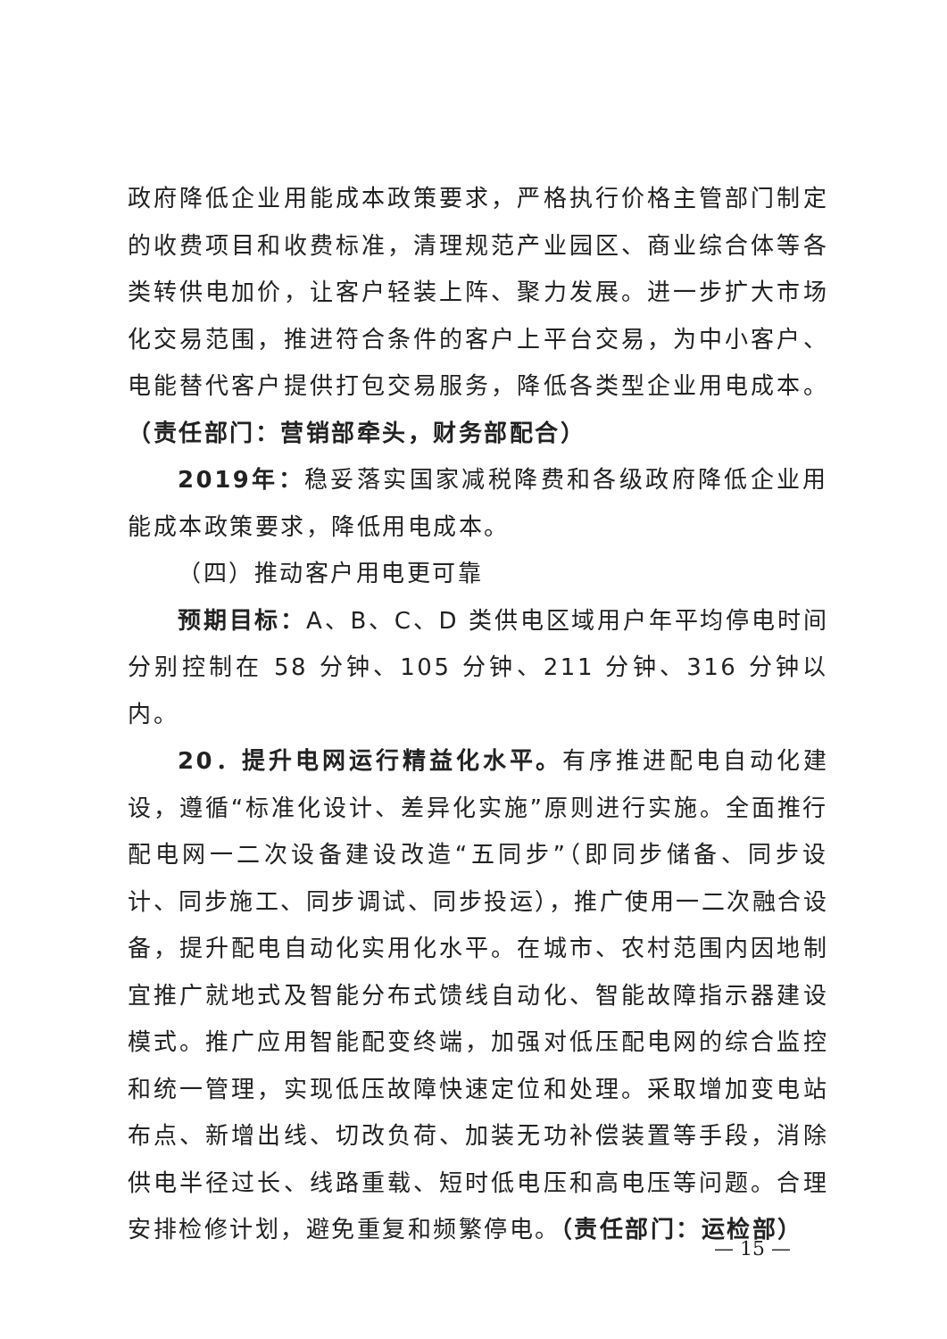政府降低企业用能成本政策要求，严格执行价格主管部门制定的收费项目和收费标准，清理规范产业园区、商业综合体等各类转供电加价，让客户轻装上阵、聚力发展。进一步扩大市场化交易范围，推进符合条件的客户上平台交易，为中小客户、电能替代客户提供打包交易服务，降低各类型企业用电成本。（责任部门：营销部牵头，财务部配合）
2019年：稳妥落实国家减税降费和各级政府降低企业用能成本政策要求，降低用电成本。
（四）推动客户用电更可靠
预期目标：A、B、C、D 类供电区域用户年平均停电时间分别控制在 58 分钟、105 分钟、211 分钟、316 分钟以内。
20．提升电网运行精益化水平。有序推进配电自动化建设，遵循“标准化设计、差异化实施”原则进行实施。全面推行配电网一二次设备建设改造“五同步”（即同步储备、同步设计、同步施工、同步调试、同步投运），推广使用一二次融合设备，提升配电自动化实用化水平。在城市、农村范围内因地制宜推广就地式及智能分布式馈线自动化、智能故障指示器建设模式。推广应用智能配变终端，加强对低压配电网的综合监控和统一管理，实现低压故障快速定位和处理。采取增加变电站布点、新增出线、切改负荷、加装无功补偿装置等手段，消除供电半径过长、线路重载、短时低电压和高电压等问题。合理安排检修计划，避免重复和频繁停电。（责任部门：运检部）
— 15 —